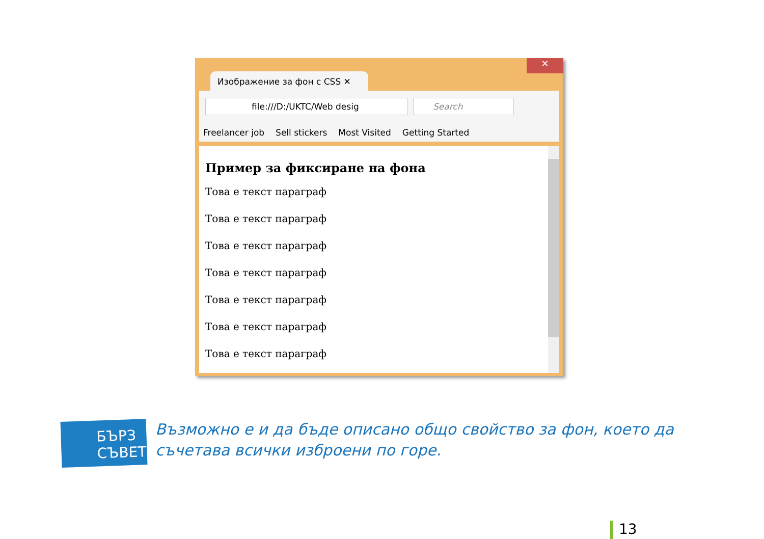✕
Изображение за фон с CSS ✕
file:///D:/UKTC/Web desig Search
Freelancer job Sell stickers Most Visited Getting Started
Пример за фиксиране на фона
Това е текст параграф
Това е текст параграф
Това е текст параграф
Това е текст параграф
Това е текст параграф
Това е текст параграф
Това е текст параграф
БЪРЗ СЪВЕТ
Възможно е и да бъде описано общо свойство за фон, което да съчетава всички изброени по горе.
13